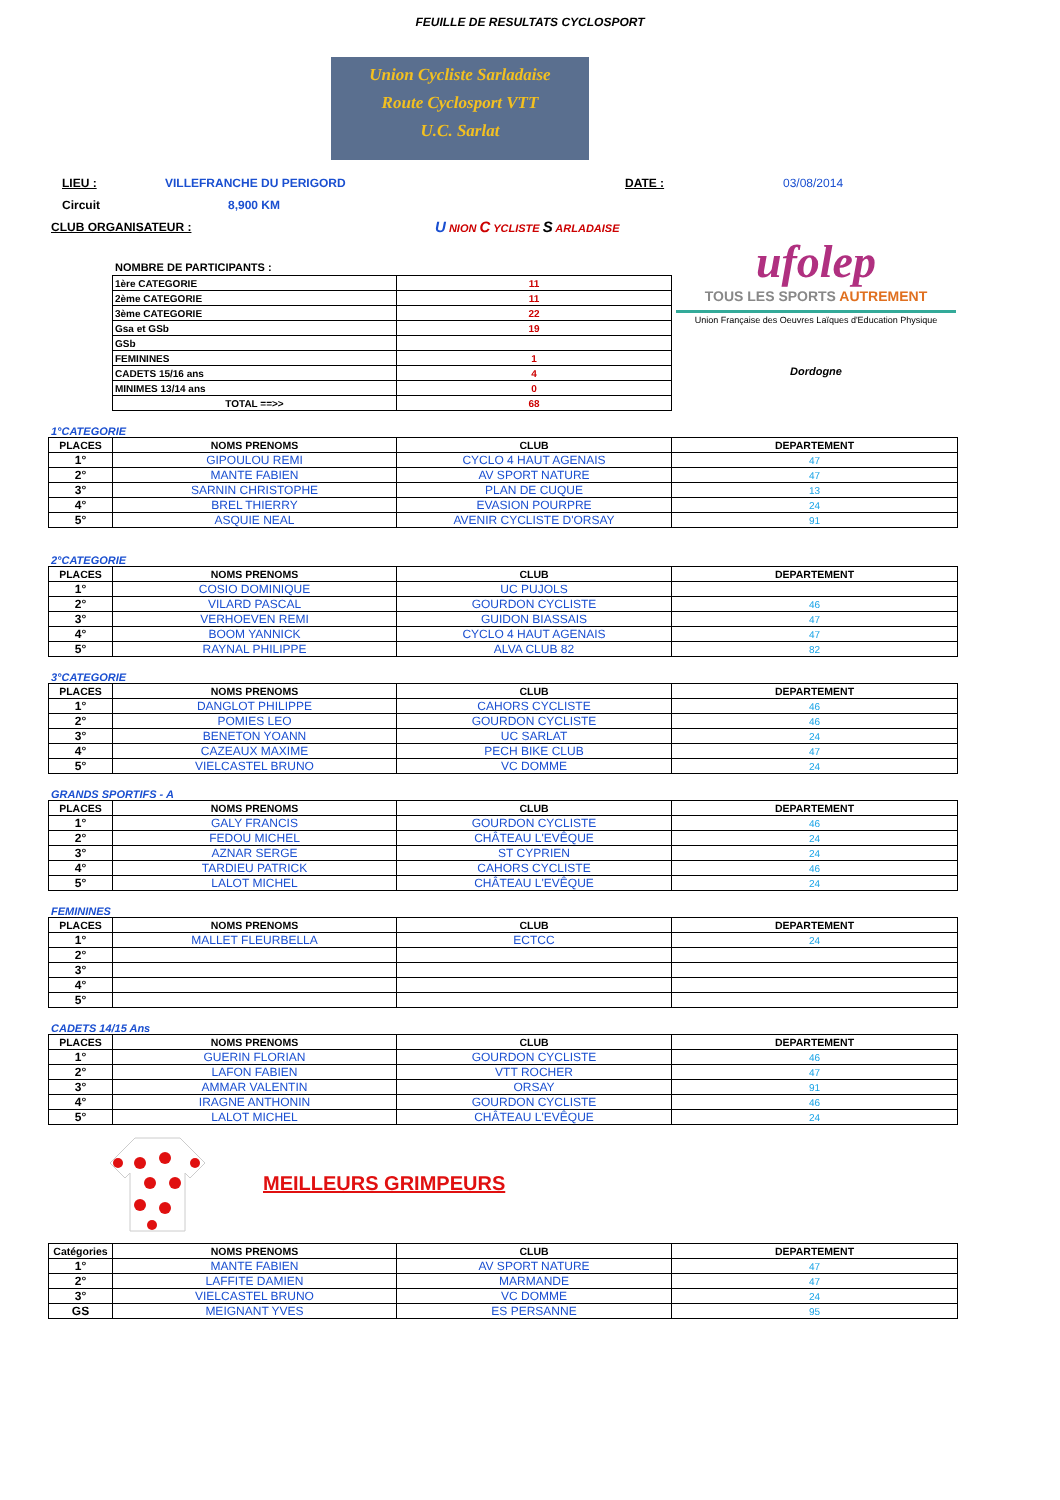FEUILLE DE RESULTATS CYCLOSPORT
Union Cycliste Sarladaise
Route Cyclosport VTT
U.C. Sarlat
LIEU : VILLEFRANCHE DU PERIGORD DATE : 03/08/2014
Circuit 8,900 KM
CLUB ORGANISATEUR : U NION C YCLISTE S ARLADAISE
NOMBRE DE PARTICIPANTS :
| 1ère CATEGORIE | 11 |
| 2ème CATEGORIE | 11 |
| 3ème CATEGORIE | 22 |
| Gsa et GSb | 19 |
| GSb | |
| FEMININES | 1 |
| CADETS 15/16 ans | 4 |
| MINIMES 13/14 ans | 0 |
| TOTAL ==>> | 68 |
ufolep
TOUS LES SPORTS AUTREMENT
Union Française des Oeuvres Laïques d'Education Physique
Dordogne
1°CATEGORIE
| PLACES | NOMS PRENOMS | CLUB | DEPARTEMENT |
| --- | --- | --- | --- |
| 1° | GIPOULOU REMI | CYCLO 4 HAUT AGENAIS | 47 |
| 2° | MANTE FABIEN | AV SPORT NATURE | 47 |
| 3° | SARNIN CHRISTOPHE | PLAN DE CUQUE | 13 |
| 4° | BREL THIERRY | EVASION POURPRE | 24 |
| 5° | ASQUIE NEAL | AVENIR CYCLISTE D'ORSAY | 91 |
2°CATEGORIE
| PLACES | NOMS PRENOMS | CLUB | DEPARTEMENT |
| --- | --- | --- | --- |
| 1° | COSIO DOMINIQUE | UC PUJOLS | |
| 2° | VILARD PASCAL | GOURDON CYCLISTE | 46 |
| 3° | VERHOEVEN REMI | GUIDON BIASSAIS | 47 |
| 4° | BOOM YANNICK | CYCLO 4 HAUT AGENAIS | 47 |
| 5° | RAYNAL PHILIPPE | ALVA CLUB 82 | 82 |
3°CATEGORIE
| PLACES | NOMS PRENOMS | CLUB | DEPARTEMENT |
| --- | --- | --- | --- |
| 1° | DANGLOT PHILIPPE | CAHORS CYCLISTE | 46 |
| 2° | POMIES LEO | GOURDON CYCLISTE | 46 |
| 3° | BENETON YOANN | UC SARLAT | 24 |
| 4° | CAZEAUX MAXIME | PECH BIKE CLUB | 47 |
| 5° | VIELCASTEL BRUNO | VC DOMME | 24 |
GRANDS SPORTIFS - A
| PLACES | NOMS PRENOMS | CLUB | DEPARTEMENT |
| --- | --- | --- | --- |
| 1° | GALY FRANCIS | GOURDON CYCLISTE | 46 |
| 2° | FEDOU MICHEL | CHÂTEAU L'EVÊQUE | 24 |
| 3° | AZNAR SERGE | ST CYPRIEN | 24 |
| 4° | TARDIEU PATRICK | CAHORS CYCLISTE | 46 |
| 5° | LALOT MICHEL | CHÂTEAU L'EVÊQUE | 24 |
FEMININES
| PLACES | NOMS PRENOMS | CLUB | DEPARTEMENT |
| --- | --- | --- | --- |
| 1° | MALLET FLEURBELLA | ECTCC | 24 |
| 2° | | | |
| 3° | | | |
| 4° | | | |
| 5° | | | |
CADETS 14/15 Ans
| PLACES | NOMS PRENOMS | CLUB | DEPARTEMENT |
| --- | --- | --- | --- |
| 1° | GUERIN FLORIAN | GOURDON CYCLISTE | 46 |
| 2° | LAFON FABIEN | VTT ROCHER | 47 |
| 3° | AMMAR VALENTIN | ORSAY | 91 |
| 4° | IRAGNE ANTHONIN | GOURDON CYCLISTE | 46 |
| 5° | LALOT MICHEL | CHÂTEAU L'EVÊQUE | 24 |
MEILLEURS GRIMPEURS
| Catégories | NOMS PRENOMS | CLUB | DEPARTEMENT |
| --- | --- | --- | --- |
| 1° | MANTE FABIEN | AV SPORT NATURE | 47 |
| 2° | LAFFITE DAMIEN | MARMANDE | 47 |
| 3° | VIELCASTEL BRUNO | VC DOMME | 24 |
| GS | MEIGNANT YVES | ES PERSANNE | 95 |